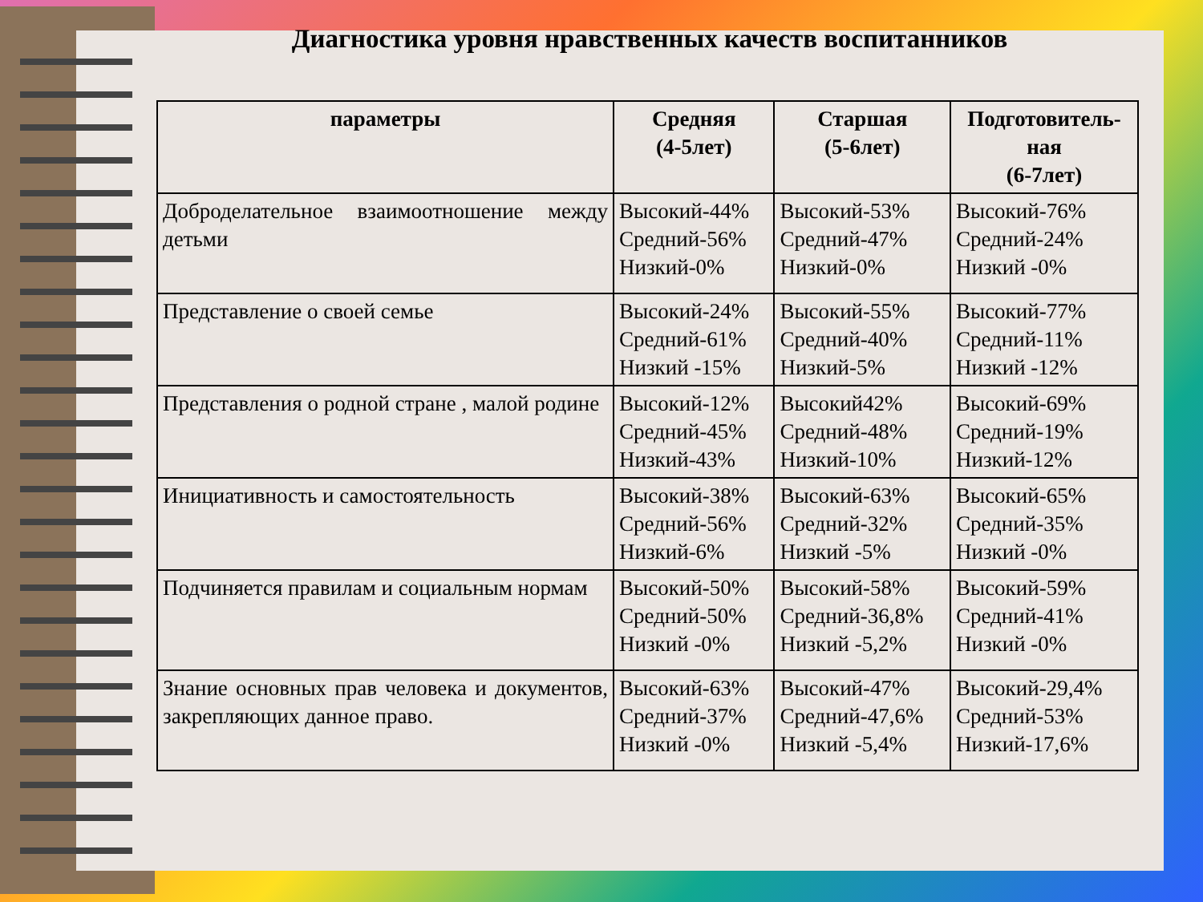Диагностика уровня нравственных качеств воспитанников
| параметры | Средняя (4-5лет) | Старшая (5-6лет) | Подготовитель- ная (6-7лет) |
| --- | --- | --- | --- |
| Доброделательное взаимоотношение между детьми | Высокий-44% Средний-56% Низкий-0% | Высокий-53% Средний-47% Низкий-0% | Высокий-76% Средний-24% Низкий -0% |
| Представление о своей семье | Высокий-24% Средний-61% Низкий -15% | Высокий-55% Средний-40% Низкий-5% | Высокий-77% Средний-11% Низкий -12% |
| Представления о родной стране , малой родине | Высокий-12% Средний-45% Низкий-43% | Высокий42% Средний-48% Низкий-10% | Высокий-69% Средний-19% Низкий-12% |
| Инициативность и самостоятельность | Высокий-38% Средний-56% Низкий-6% | Высокий-63% Средний-32% Низкий -5% | Высокий-65% Средний-35% Низкий -0% |
| Подчиняется правилам и социальным нормам | Высокий-50% Средний-50% Низкий -0% | Высокий-58% Средний-36,8% Низкий -5,2% | Высокий-59% Средний-41% Низкий -0% |
| Знание основных прав человека и документов, закрепляющих данное право. | Высокий-63% Средний-37% Низкий -0% | Высокий-47% Средний-47,6% Низкий -5,4% | Высокий-29,4% Средний-53% Низкий-17,6% |